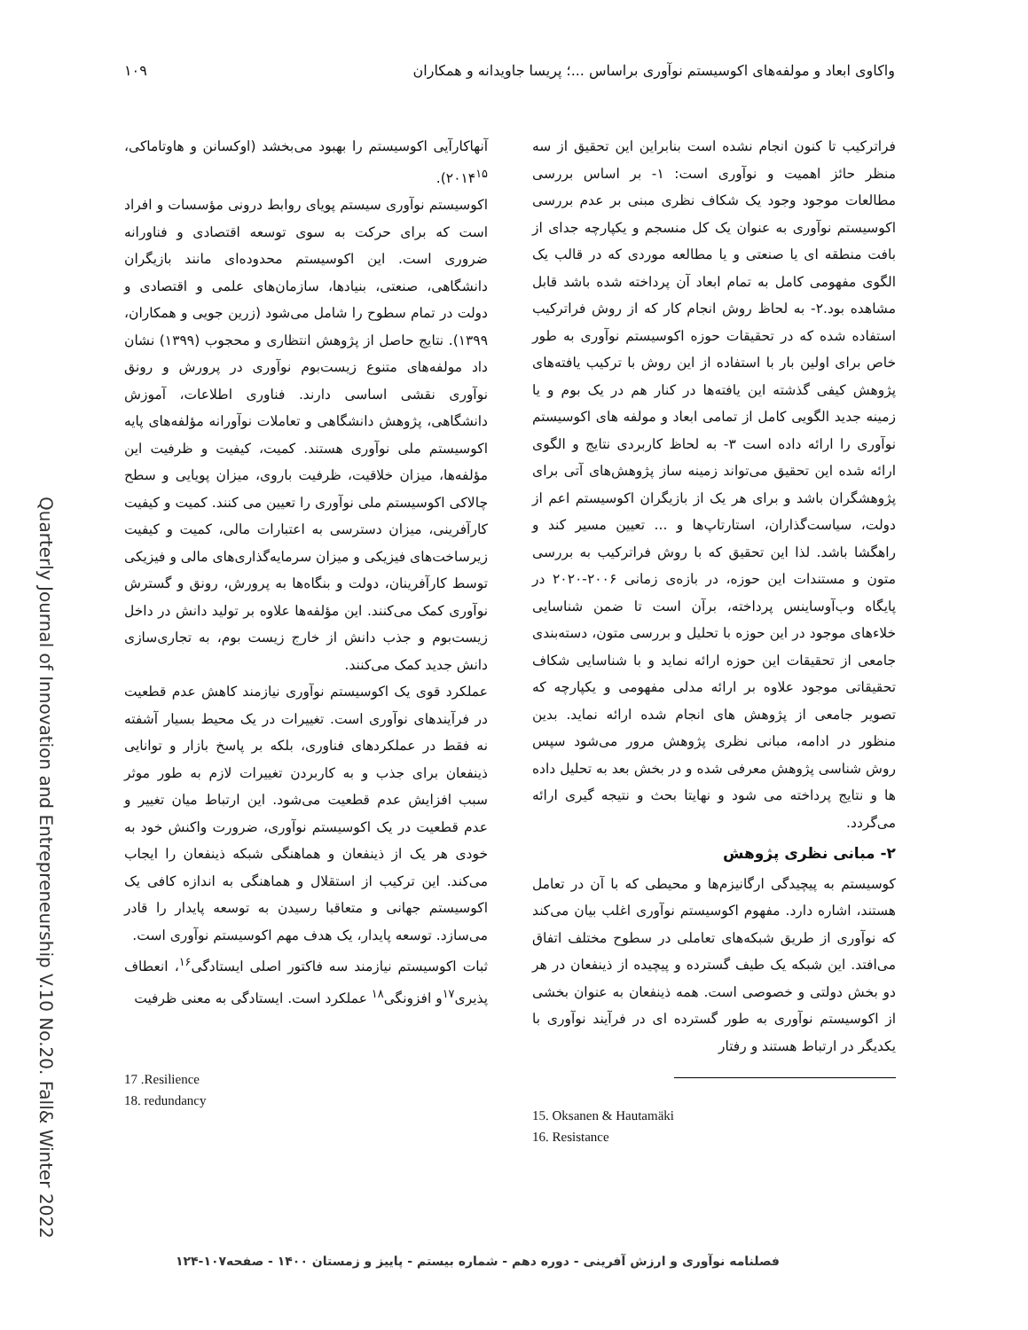واکاوی ابعاد و مولفه‌های اکوسیستم نوآوری براساس ...؛ پریسا جاویدانه و همکاران ۱۰۹
Quarterly Journal of Innovation and Entrepreneurship V.10 No.20. Fall& Winter 2022
فراترکیب تا کنون انجام نشده است بنابراین این تحقیق از سه منظر حائز اهمیت و نوآوری است: ۱- بر اساس بررسی مطالعات موجود وجود یک شکاف نظری مبنی بر عدم بررسی اکوسیستم نوآوری به عنوان یک کل منسجم و یکپارچه جدای از بافت منطقه ای یا صنعتی و یا مطالعه موردی که در قالب یک الگوی مفهومی کامل به تمام ابعاد آن پرداخته شده باشد قابل مشاهده بود.۲- به لحاظ روش انجام کار که از روش فراترکیب استفاده شده که در تحقیقات حوزه اکوسیستم نوآوری به طور خاص برای اولین بار با استفاده از این روش با ترکیب یافته‌های پژوهش کیفی گذشته این یافته‌ها در کنار هم در یک بوم و یا زمینه جدید الگویی کامل از تمامی ابعاد و مولفه های اکوسیستم نوآوری را ارائه داده است ۳- به لحاظ کاربردی نتایج و الگوی ارائه شده این تحقیق می‌تواند زمینه ساز پژوهش‌های آتی برای پژوهشگران باشد و برای هر یک از بازیگران اکوسیستم اعم از دولت، سیاست‌گذاران، استارتاپ‌ها و ... تعیین مسیر کند و راهگشا باشد. لذا این تحقیق که با روش فراترکیب به بررسی متون و مستندات این حوزه، در بازه‌ی زمانی ۲۰۰۶-۲۰۲۰ در پایگاه وب‌آوساینس پرداخته، برآن است تا ضمن شناسایی خلاءهای موجود در این حوزه با تحلیل و بررسی متون، دسته‌بندی جامعی از تحقیقات این حوزه ارائه نماید و با شناسایی شکاف تحقیقاتی موجود علاوه بر ارائه مدلی مفهومی و یکپارچه که تصویر جامعی از پژوهش های انجام شده ارائه نماید. بدین منظور در ادامه، مبانی نظری پژوهش مرور می‌شود سپس روش شناسی پژوهش معرفی شده و در بخش بعد به تحلیل داده ها و نتایج پرداخته می شود و نهایتا بحث و نتیجه گیری ارائه می‌گردد.
۲- مبانی نظری پژوهش
کوسیستم به پیچیدگی ارگانیزم‌ها و محیطی که با آن در تعامل هستند، اشاره دارد. مفهوم اکوسیستم نوآوری اغلب بیان می‌کند که نوآوری از طریق شبکه‌های تعاملی در سطوح مختلف اتفاق می‌افتد. این شبکه یک طیف گسترده و پیچیده از ذینفعان در هر دو بخش دولتی و خصوصی است. همه ذینفعان به عنوان بخشی از اکوسیستم نوآوری به طور گسترده ای در فرآیند نوآوری با یکدیگر در ارتباط هستند و رفتار
15. Oksanen & Hautamäki
16. Resistance
آنهاکارآیی اکوسیستم را بهبود می‌بخشد (اوکسانن و هاوتاماکی، ۲۰۱۴<sup>۱۵</sup>).
اکوسیستم نوآوری سیستم پویای روابط درونی مؤسسات و افراد است که برای حرکت به سوی توسعه اقتصادی و فناورانه ضروری است. این اکوسیستم محدوده‌ای مانند بازیگران دانشگاهی، صنعتی، بنیادها، سازمان‌های علمی و اقتصادی و دولت در تمام سطوح را شامل می‌شود (زرین جویی و همکاران، ۱۳۹۹). نتایج حاصل از پژوهش انتظاری و محجوب (۱۳۹۹) نشان داد مولفه‌های متنوع زیست‌بوم نوآوری در پرورش و رونق نوآوری نقشی اساسی دارند. فناوری اطلاعات، آموزش دانشگاهی، پژوهش دانشگاهی و تعاملات نوآورانه مؤلفه‌های پایه اکوسیستم ملی نوآوری هستند. کمیت، کیفیت و ظرفیت این مؤلفه‌ها، میزان خلاقیت، ظرفیت باروی، میزان پویایی و سطح چالاکی اکوسیستم ملی نوآوری را تعیین می کنند. کمیت و کیفیت کارآفرینی، میزان دسترسی به اعتبارات مالی، کمیت و کیفیت زیرساخت‌های فیزیکی و میزان سرمایه‌گذاری‌های مالی و فیزیکی توسط کارآفرینان، دولت و بنگاه‌ها به پرورش، رونق و گسترش نوآوری کمک می‌کنند. این مؤلفه‌ها علاوه بر تولید دانش در داخل زیست‌بوم و جذب دانش از خارج زیست بوم، به تجاری‌سازی دانش جدید کمک می‌کنند.
عملکرد قوی یک اکوسیستم نوآوری نیازمند کاهش عدم قطعیت در فرآیندهای نوآوری است. تغییرات در یک محیط بسیار آشفته نه فقط در عملکردهای فناوری، بلکه بر پاسخ بازار و توانایی ذینفعان برای جذب و به کاربردن تغییرات لازم به طور موثر سبب افزایش عدم قطعیت می‌شود. این ارتباط میان تغییر و عدم قطعیت در یک اکوسیستم نوآوری، ضرورت واکنش خود به خودی هر یک از ذینفعان و هماهنگی شبکه ذینفعان را ایجاب می‌کند. این ترکیب از استقلال و هماهنگی به اندازه کافی یک اکوسیستم جهانی و متعاقبا رسیدن به توسعه پایدار را قادر می‌سازد. توسعه پایدار، یک هدف مهم اکوسیستم نوآوری است.
ثبات اکوسیستم نیازمند سه فاکتور اصلی ایستادگی<sup>۱۶</sup>، انعطاف پذیری<sup>۱۷</sup>و افزونگی<sup>۱۸</sup> عملکرد است. ایستادگی به معنی ظرفیت
17 .Resilience
18. redundancy
فصلنامه نوآوری و ارزش آفرینی - دوره دهم - شماره بیستم - پاییز و زمستان ۱۴۰۰ - صفحه۱۰۷-۱۲۴